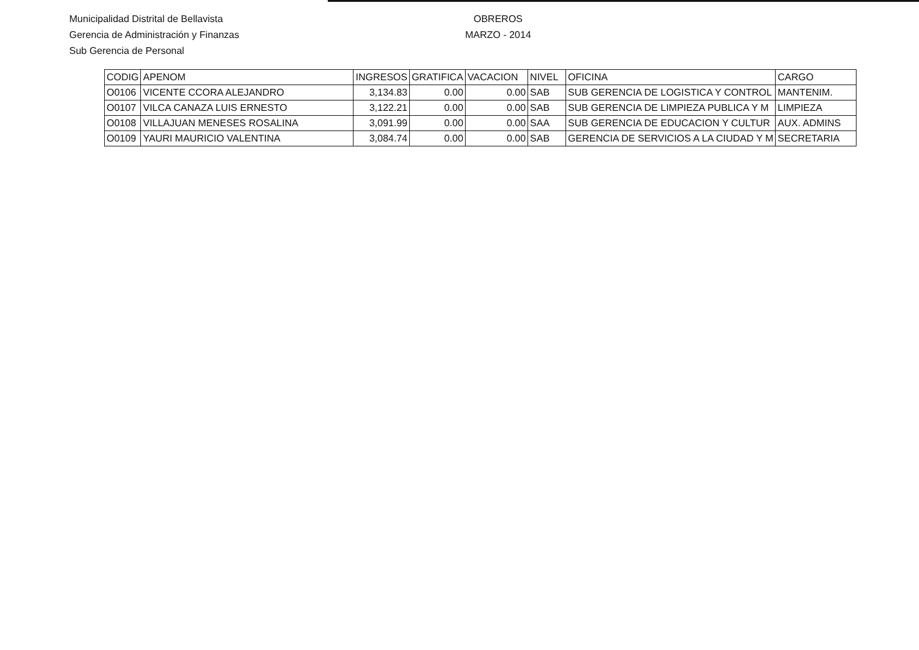Municipalidad Distrital de Bellavista
Gerencia de Administración y Finanzas
Sub Gerencia de Personal
OBREROS
MARZO - 2014
| CODIG | APENOM | INGRESOS | GRATIFICA | VACACION | NIVEL | OFICINA | CARGO |
| --- | --- | --- | --- | --- | --- | --- | --- |
| O0106 | VICENTE CCORA ALEJANDRO | 3,134.83 | 0.00 | 0.00 | SAB | SUB GERENCIA DE LOGISTICA Y CONTROL | MANTENIM. |
| O0107 | VILCA CANAZA LUIS ERNESTO | 3,122.21 | 0.00 | 0.00 | SAB | SUB GERENCIA DE LIMPIEZA PUBLICA Y M | LIMPIEZA |
| O0108 | VILLAJUAN MENESES ROSALINA | 3,091.99 | 0.00 | 0.00 | SAA | SUB GERENCIA DE EDUCACION Y CULTUR | AUX. ADMINS |
| O0109 | YAURI MAURICIO VALENTINA | 3,084.74 | 0.00 | 0.00 | SAB | GERENCIA DE SERVICIOS A LA CIUDAD Y M | SECRETARIA |